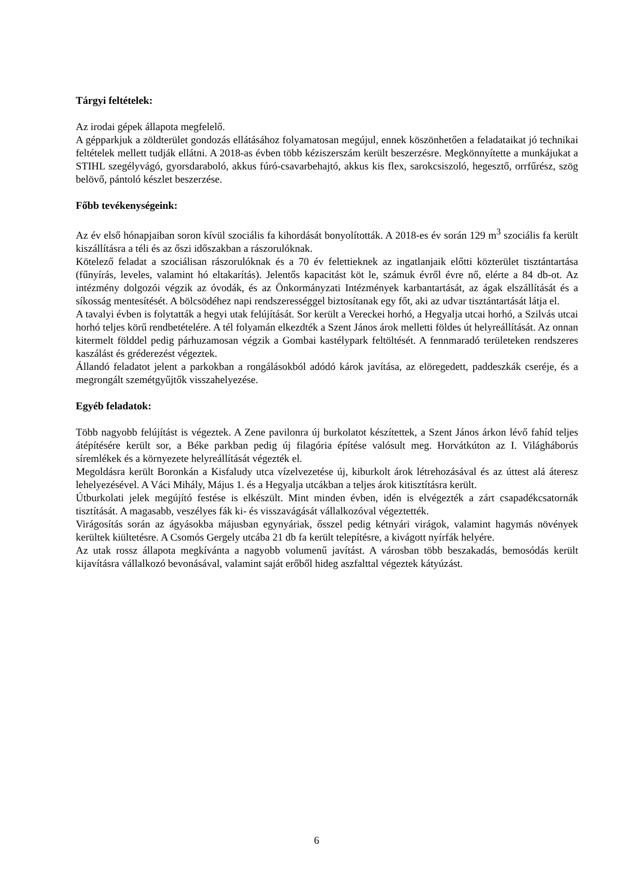Tárgyi feltételek:
Az irodai gépek állapota megfelelő.
A gépparkjuk a zöldterület gondozás ellátásához folyamatosan megújul, ennek köszönhetően a feladataikat jó technikai feltételek mellett tudják ellátni. A 2018-as évben több kéziszerszám került beszerzésre. Megkönnyítette a munkájukat a STIHL szegélyvágó, gyorsdaraboló, akkus fúró-csavarbehajtó, akkus kis flex, sarokcsiszoló, hegesztő, orrfűrész, szög belövő, pántoló készlet beszerzése.
Főbb tevékenységeink:
Az év első hónapjaiban soron kívül szociális fa kihordását bonyolították. A 2018-es év során 129 m<sup>3</sup> szociális fa került kiszállításra a téli és az őszi időszakban a rászorulóknak.
Kötelező feladat a szociálisan rászorulóknak és a 70 év felettieknek az ingatlanjaik előtti közterület tisztántartása (fűnyírás, leveles, valamint hó eltakarítás). Jelentős kapacitást köt le, számuk évről évre nő, elérte a 84 db-ot. Az intézmény dolgozói végzik az óvodák, és az Önkormányzati Intézmények karbantartását, az ágak elszállítását és a síkosság mentesítését. A bölcsödéhez napi rendszerességgel biztosítanak egy főt, aki az udvar tisztántartását látja el.
A tavalyi évben is folytatták a hegyi utak felújítását. Sor került a Vereckei horhó, a Hegyalja utcai horhó, a Szilvás utcai horhó teljes körű rendbetételére. A tél folyamán elkezdték a Szent János árok melletti földes út helyreállítását. Az onnan kitermelt földdel pedig párhuzamosan végzik a Gombai kastélypark feltöltését. A fennmaradó területeken rendszeres kaszálást és gréderezést végeztek.
Állandó feladatot jelent a parkokban a rongálásokból adódó károk javítása, az elöregedett, paddeszkák cseréje, és a megrongált szemétgyűjtők visszahelyezése.
Egyéb feladatok:
Több nagyobb felújítást is végeztek. A Zene pavilonra új burkolatot készítettek, a Szent János árkon lévő fahíd teljes átépítésére került sor, a Béke parkban pedig új filagória építése valósult meg. Horvátkúton az I. Világháborús síremlékek és a környezete helyreállítását végezték el.
Megoldásra került Boronkán a Kisfaludy utca vízelvezetése új, kiburkolt árok létrehozásával és az úttest alá áteresz lehelyezésével. A Váci Mihály, Május 1. és a Hegyalja utcákban a teljes árok kitisztításra került.
Útburkolati jelek megújító festése is elkészült. Mint minden évben, idén is elvégezték a zárt csapadékcsatornák tisztítását. A magasabb, veszélyes fák ki- és visszavágását vállalkozóval végeztették.
Virágosítás során az ágyásokba májusban egynyáriak, ősszel pedig kétnyári virágok, valamint hagymás növények kerültek kiültetésre. A Csomós Gergely utcába 21 db fa került telepítésre, a kivágott nyírfák helyére.
Az utak rossz állapota megkívánta a nagyobb volumenű javítást. A városban több beszakadás, bemosódás került kijavításra vállalkozó bevonásával, valamint saját erőből hideg aszfalttal végeztek kátyúzást.
6